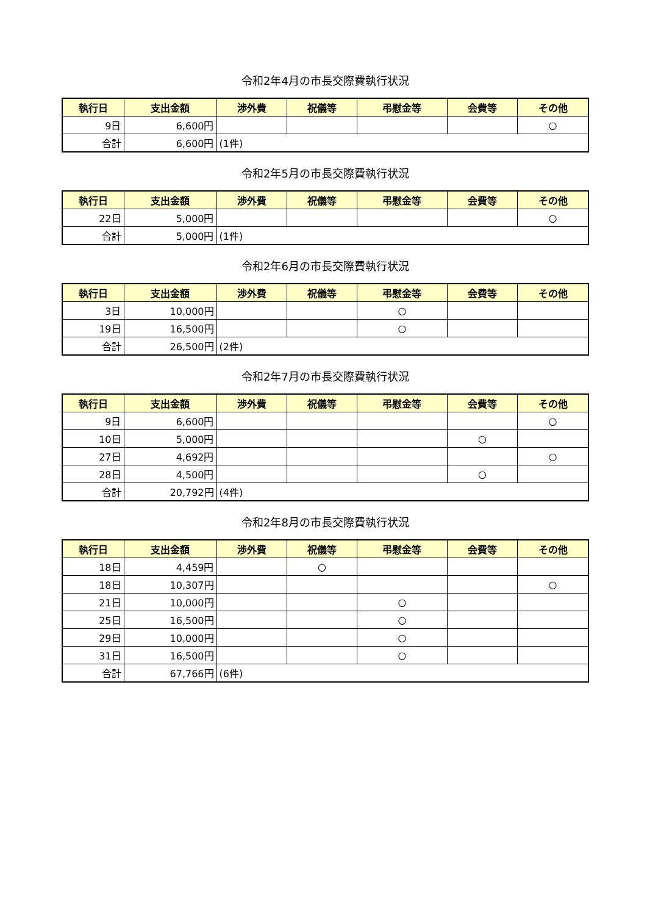令和2年4月の市長交際費執行状況
| 執行日 | 支出金額 | 渉外費 | 祝儀等 | 弔慰金等 | 会費等 | その他 |
| --- | --- | --- | --- | --- | --- | --- |
| 9日 | 6,600円 | | | | | ○ |
| 合計 | 6,600円 | (1件) | | | | |
令和2年5月の市長交際費執行状況
| 執行日 | 支出金額 | 渉外費 | 祝儀等 | 弔慰金等 | 会費等 | その他 |
| --- | --- | --- | --- | --- | --- | --- |
| 22日 | 5,000円 | | | | | ○ |
| 合計 | 5,000円 | (1件) | | | | |
令和2年6月の市長交際費執行状況
| 執行日 | 支出金額 | 渉外費 | 祝儀等 | 弔慰金等 | 会費等 | その他 |
| --- | --- | --- | --- | --- | --- | --- |
| 3日 | 10,000円 | | | ○ | | |
| 19日 | 16,500円 | | | ○ | | |
| 合計 | 26,500円 | (2件) | | | | |
令和2年7月の市長交際費執行状況
| 執行日 | 支出金額 | 渉外費 | 祝儀等 | 弔慰金等 | 会費等 | その他 |
| --- | --- | --- | --- | --- | --- | --- |
| 9日 | 6,600円 | | | | | ○ |
| 10日 | 5,000円 | | | | ○ | |
| 27日 | 4,692円 | | | | | ○ |
| 28日 | 4,500円 | | | | ○ | |
| 合計 | 20,792円 | (4件) | | | | |
令和2年8月の市長交際費執行状況
| 執行日 | 支出金額 | 渉外費 | 祝儀等 | 弔慰金等 | 会費等 | その他 |
| --- | --- | --- | --- | --- | --- | --- |
| 18日 | 4,459円 | | ○ | | | |
| 18日 | 10,307円 | | | | | ○ |
| 21日 | 10,000円 | | | ○ | | |
| 25日 | 16,500円 | | | ○ | | |
| 29日 | 10,000円 | | | ○ | | |
| 31日 | 16,500円 | | | ○ | | |
| 合計 | 67,766円 | (6件) | | | | |